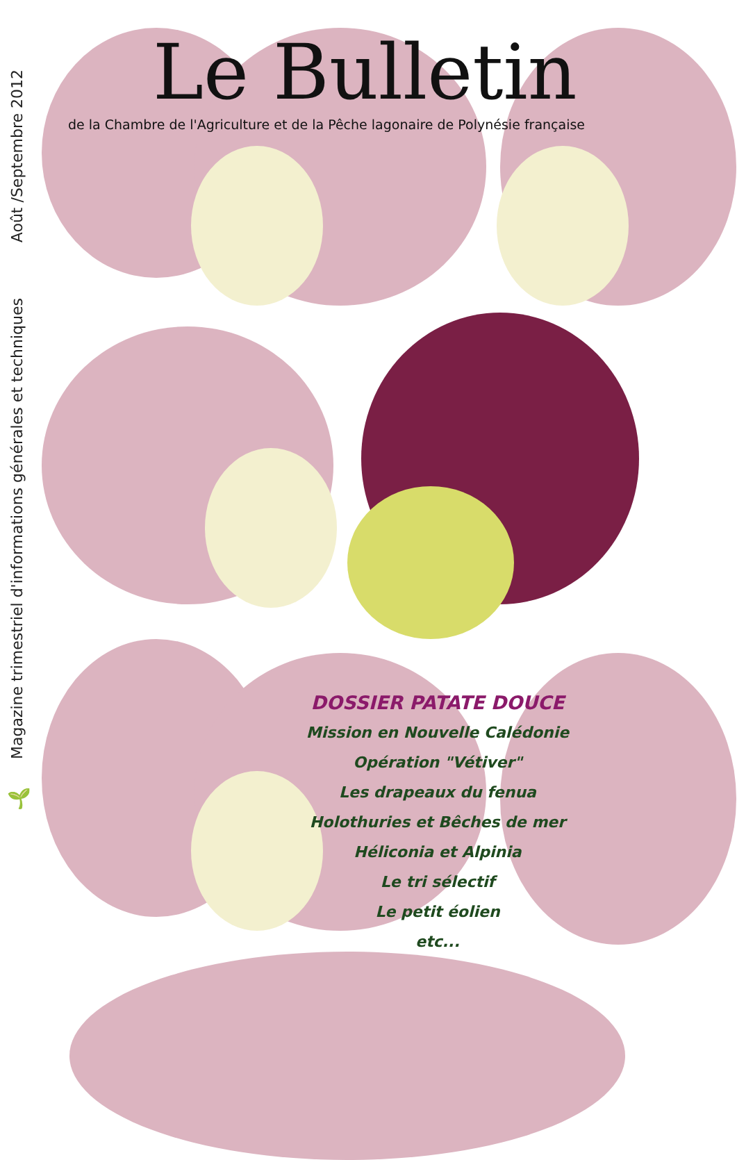Août /Septembre 2012
Magazine trimestriel d'informations générales et techniques
🌱
Le Bulletin
de la Chambre de l'Agriculture et de la Pêche lagonaire de Polynésie française
DOSSIER PATATE DOUCE
Mission en Nouvelle Calédonie
Opération "Vétiver"
Les drapeaux du fenua
Holothuries et Bêches de mer
Héliconia et Alpinia
Le tri sélectif
Le petit éolien
etc...